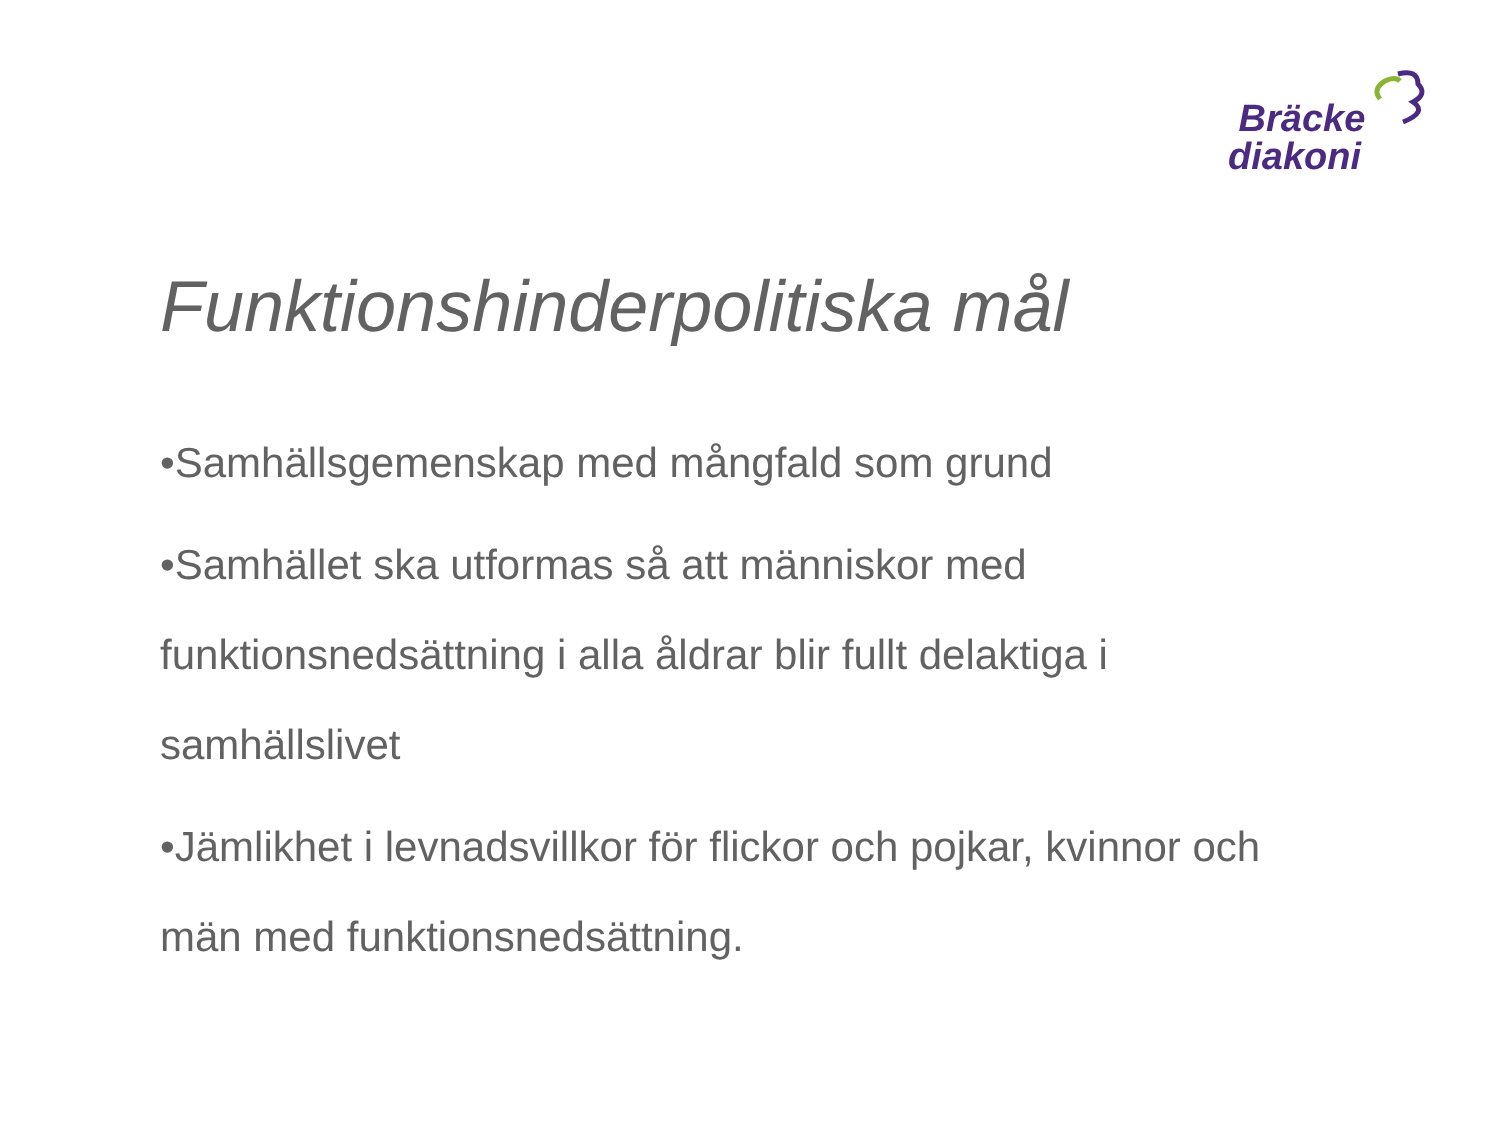Bräcke
diakoni
Funktionshinderpolitiska mål
•Samhällsgemenskap med mångfald som grund
•Samhället ska utformas så att människor med funktionsnedsättning i alla åldrar blir fullt delaktiga i samhällslivet
•Jämlikhet i levnadsvillkor för flickor och pojkar, kvinnor och män med funktionsnedsättning.